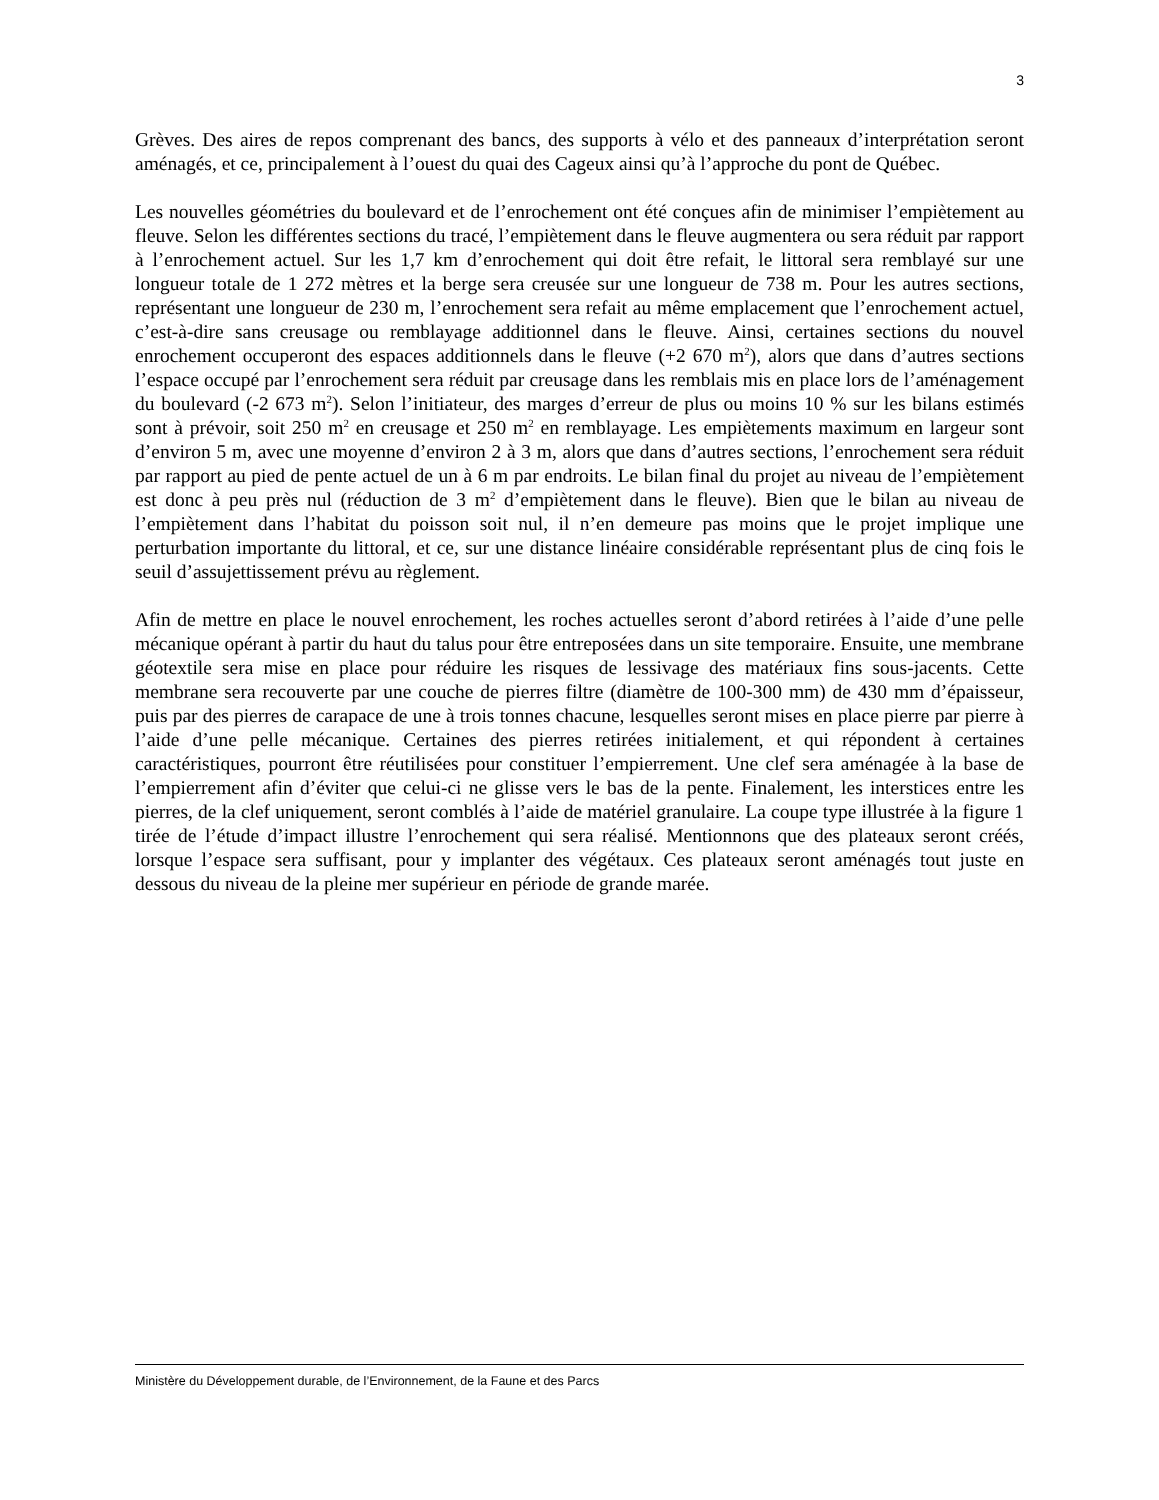3
Grèves. Des aires de repos comprenant des bancs, des supports à vélo et des panneaux d’interprétation seront aménagés, et ce, principalement à l’ouest du quai des Cageux ainsi qu’à l’approche du pont de Québec.
Les nouvelles géométries du boulevard et de l’enrochement ont été conçues afin de minimiser l’empiètement au fleuve. Selon les différentes sections du tracé, l’empiètement dans le fleuve augmentera ou sera réduit par rapport à l’enrochement actuel. Sur les 1,7 km d’enrochement qui doit être refait, le littoral sera remblayé sur une longueur totale de 1 272 mètres et la berge sera creusée sur une longueur de 738 m. Pour les autres sections, représentant une longueur de 230 m, l’enrochement sera refait au même emplacement que l’enrochement actuel, c’est-à-dire sans creusage ou remblayage additionnel dans le fleuve. Ainsi, certaines sections du nouvel enrochement occuperont des espaces additionnels dans le fleuve (+2 670 m<sup>2</sup>), alors que dans d’autres sections l’espace occupé par l’enrochement sera réduit par creusage dans les remblais mis en place lors de l’aménagement du boulevard (-2 673 m<sup>2</sup>). Selon l’initiateur, des marges d’erreur de plus ou moins 10 % sur les bilans estimés sont à prévoir, soit 250 m<sup>2</sup> en creusage et 250 m<sup>2</sup> en remblayage. Les empiètements maximum en largeur sont d’environ 5 m, avec une moyenne d’environ 2 à 3 m, alors que dans d’autres sections, l’enrochement sera réduit par rapport au pied de pente actuel de un à 6 m par endroits. Le bilan final du projet au niveau de l’empiètement est donc à peu près nul (réduction de 3 m<sup>2</sup> d’empiètement dans le fleuve). Bien que le bilan au niveau de l’empiètement dans l’habitat du poisson soit nul, il n’en demeure pas moins que le projet implique une perturbation importante du littoral, et ce, sur une distance linéaire considérable représentant plus de cinq fois le seuil d’assujettissement prévu au règlement.
Afin de mettre en place le nouvel enrochement, les roches actuelles seront d’abord retirées à l’aide d’une pelle mécanique opérant à partir du haut du talus pour être entreposées dans un site temporaire. Ensuite, une membrane géotextile sera mise en place pour réduire les risques de lessivage des matériaux fins sous-jacents. Cette membrane sera recouverte par une couche de pierres filtre (diamètre de 100-300 mm) de 430 mm d’épaisseur, puis par des pierres de carapace de une à trois tonnes chacune, lesquelles seront mises en place pierre par pierre à l’aide d’une pelle mécanique. Certaines des pierres retirées initialement, et qui répondent à certaines caractéristiques, pourront être réutilisées pour constituer l’empierrement. Une clef sera aménagée à la base de l’empierrement afin d’éviter que celui-ci ne glisse vers le bas de la pente. Finalement, les interstices entre les pierres, de la clef uniquement, seront comblés à l’aide de matériel granulaire. La coupe type illustrée à la figure 1 tirée de l’étude d’impact illustre l’enrochement qui sera réalisé. Mentionnons que des plateaux seront créés, lorsque l’espace sera suffisant, pour y implanter des végétaux. Ces plateaux seront aménagés tout juste en dessous du niveau de la pleine mer supérieur en période de grande marée.
Ministère du Développement durable, de l’Environnement, de la Faune et des Parcs